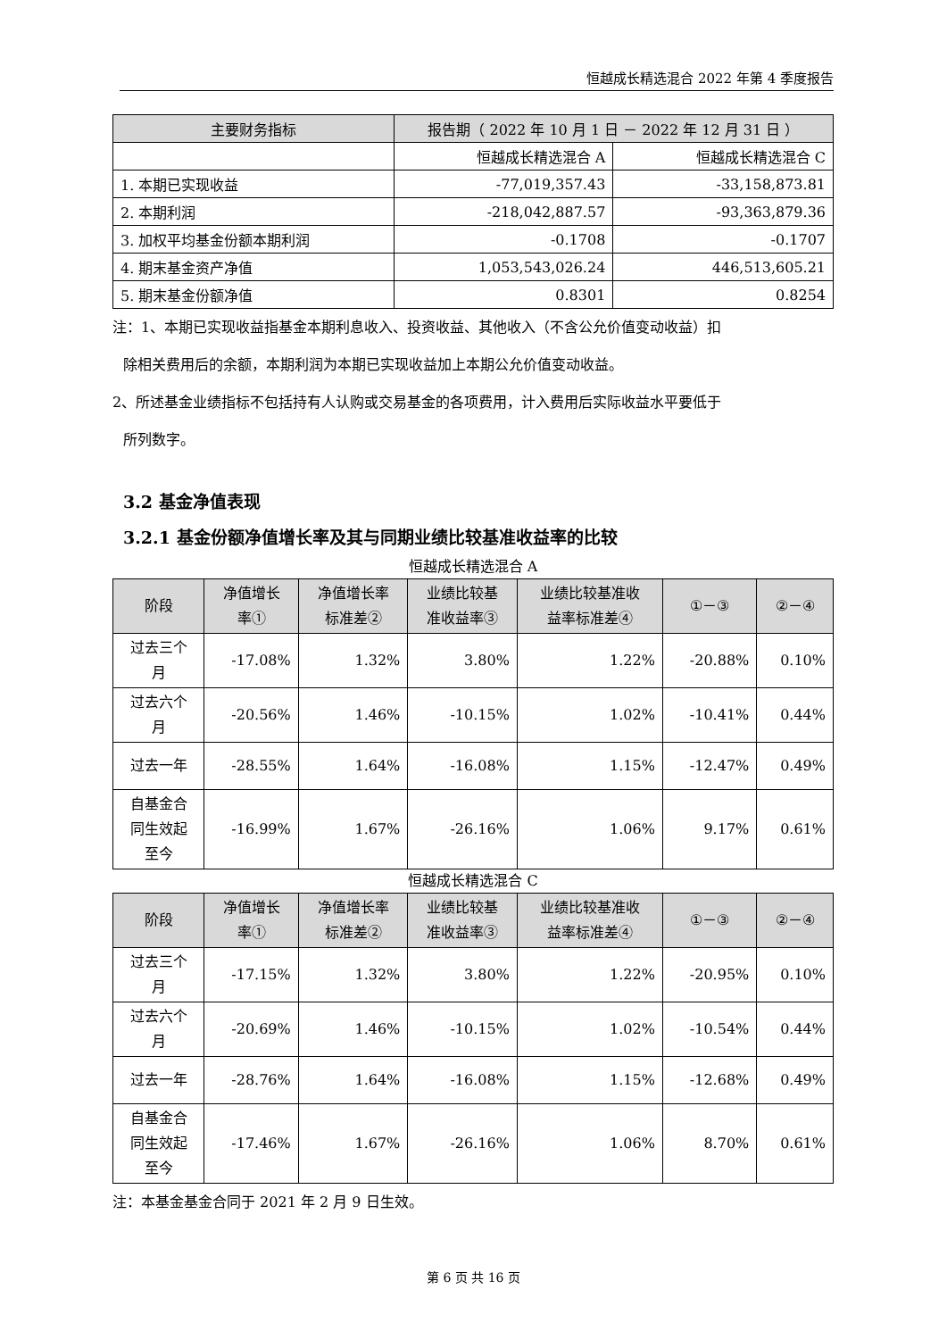恒越成长精选混合 2022 年第 4 季度报告
| 主要财务指标 | 报告期（ 2022 年 10 月 1 日 － 2022 年 12 月 31 日 ） | |
| --- | --- | --- |
| | 恒越成长精选混合 A | 恒越成长精选混合 C |
| 1. 本期已实现收益 | -77,019,357.43 | -33,158,873.81 |
| 2. 本期利润 | -218,042,887.57 | -93,363,879.36 |
| 3. 加权平均基金份额本期利润 | -0.1708 | -0.1707 |
| 4. 期末基金资产净值 | 1,053,543,026.24 | 446,513,605.21 |
| 5. 期末基金份额净值 | 0.8301 | 0.8254 |
注：1、本期已实现收益指基金本期利息收入、投资收益、其他收入（不含公允价值变动收益）扣
除相关费用后的余额，本期利润为本期已实现收益加上本期公允价值变动收益。
2、所述基金业绩指标不包括持有人认购或交易基金的各项费用，计入费用后实际收益水平要低于
所列数字。
3.2 基金净值表现
3.2.1 基金份额净值增长率及其与同期业绩比较基准收益率的比较
恒越成长精选混合 A
| 阶段 | 净值增长 率① | 净值增长率 标准差② | 业绩比较基 准收益率③ | 业绩比较基准收 益率标准差④ | ①－③ | ②－④ |
| --- | --- | --- | --- | --- | --- | --- |
| 过去三个 月 | -17.08% | 1.32% | 3.80% | 1.22% | -20.88% | 0.10% |
| 过去六个 月 | -20.56% | 1.46% | -10.15% | 1.02% | -10.41% | 0.44% |
| 过去一年 | -28.55% | 1.64% | -16.08% | 1.15% | -12.47% | 0.49% |
| 自基金合 同生效起 至今 | -16.99% | 1.67% | -26.16% | 1.06% | 9.17% | 0.61% |
恒越成长精选混合 C
| 阶段 | 净值增长 率① | 净值增长率 标准差② | 业绩比较基 准收益率③ | 业绩比较基准收 益率标准差④ | ①－③ | ②－④ |
| --- | --- | --- | --- | --- | --- | --- |
| 过去三个 月 | -17.15% | 1.32% | 3.80% | 1.22% | -20.95% | 0.10% |
| 过去六个 月 | -20.69% | 1.46% | -10.15% | 1.02% | -10.54% | 0.44% |
| 过去一年 | -28.76% | 1.64% | -16.08% | 1.15% | -12.68% | 0.49% |
| 自基金合 同生效起 至今 | -17.46% | 1.67% | -26.16% | 1.06% | 8.70% | 0.61% |
注：本基金基金合同于 2021 年 2 月 9 日生效。
第 6 页 共 16 页